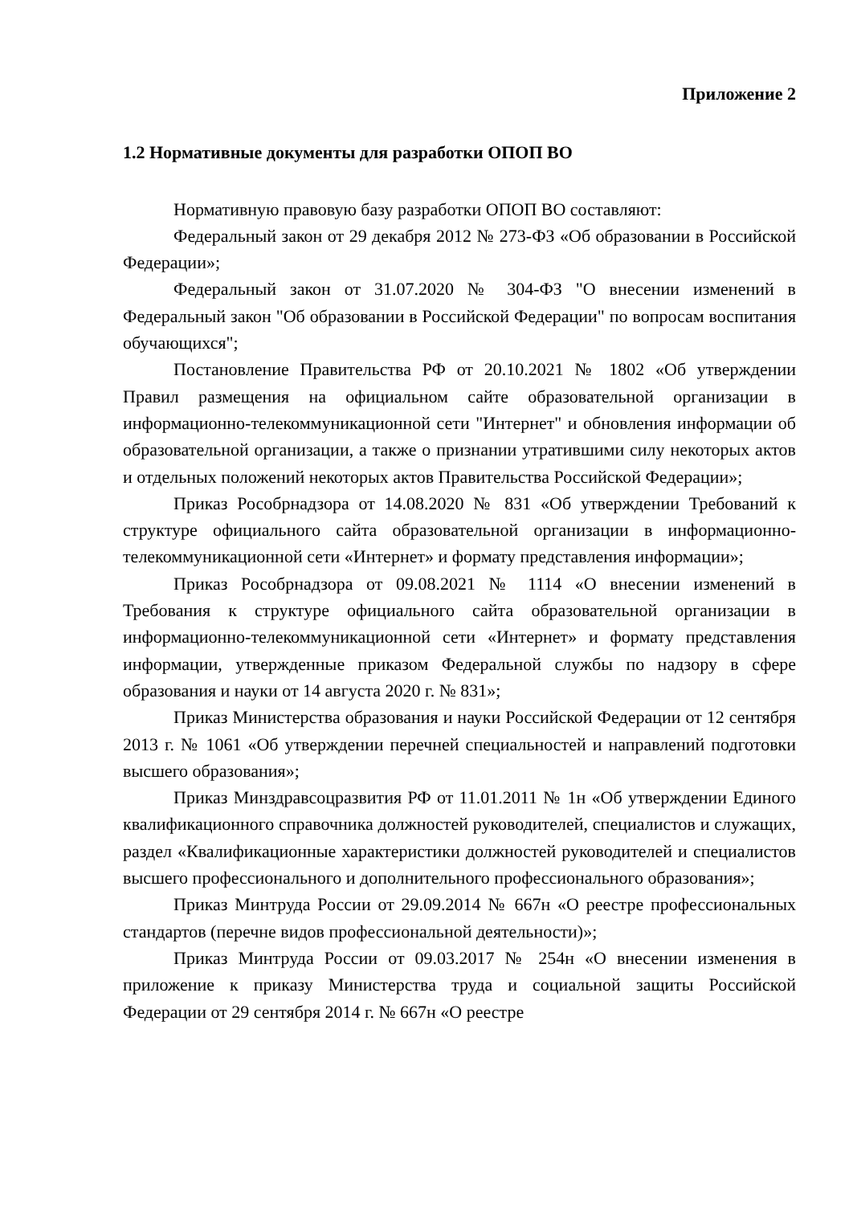Приложение 2
1.2 Нормативные документы для разработки ОПОП ВО
Нормативную правовую базу разработки ОПОП ВО составляют:
Федеральный закон от 29 декабря 2012 № 273-ФЗ «Об образовании в Российской Федерации»;
Федеральный закон от 31.07.2020 № 304-ФЗ "О внесении изменений в Федеральный закон "Об образовании в Российской Федерации" по вопросам воспитания обучающихся";
Постановление Правительства РФ от 20.10.2021 № 1802 «Об утверждении Правил размещения на официальном сайте образовательной организации в информационно-телекоммуникационной сети "Интернет" и обновления информации об образовательной организации, а также о признании утратившими силу некоторых актов и отдельных положений некоторых актов Правительства Российской Федерации»;
Приказ Рособрнадзора от 14.08.2020 № 831 «Об утверждении Требований к структуре официального сайта образовательной организации в информационно-телекоммуникационной сети «Интернет» и формату представления информации»;
Приказ Рособрнадзора от 09.08.2021 № 1114 «О внесении изменений в Требования к структуре официального сайта образовательной организации в информационно-телекоммуникационной сети «Интернет» и формату представления информации, утвержденные приказом Федеральной службы по надзору в сфере образования и науки от 14 августа 2020 г. № 831»;
Приказ Министерства образования и науки Российской Федерации от 12 сентября 2013 г. № 1061 «Об утверждении перечней специальностей и направлений подготовки высшего образования»;
Приказ Минздравсоцразвития РФ от 11.01.2011 № 1н «Об утверждении Единого квалификационного справочника должностей руководителей, специалистов и служащих, раздел «Квалификационные характеристики должностей руководителей и специалистов высшего профессионального и дополнительного профессионального образования»;
Приказ Минтруда России от 29.09.2014 № 667н «О реестре профессиональных стандартов (перечне видов профессиональной деятельности)»;
Приказ Минтруда России от 09.03.2017 № 254н «О внесении изменения в приложение к приказу Министерства труда и социальной защиты Российской Федерации от 29 сентября 2014 г. № 667н «О реестре